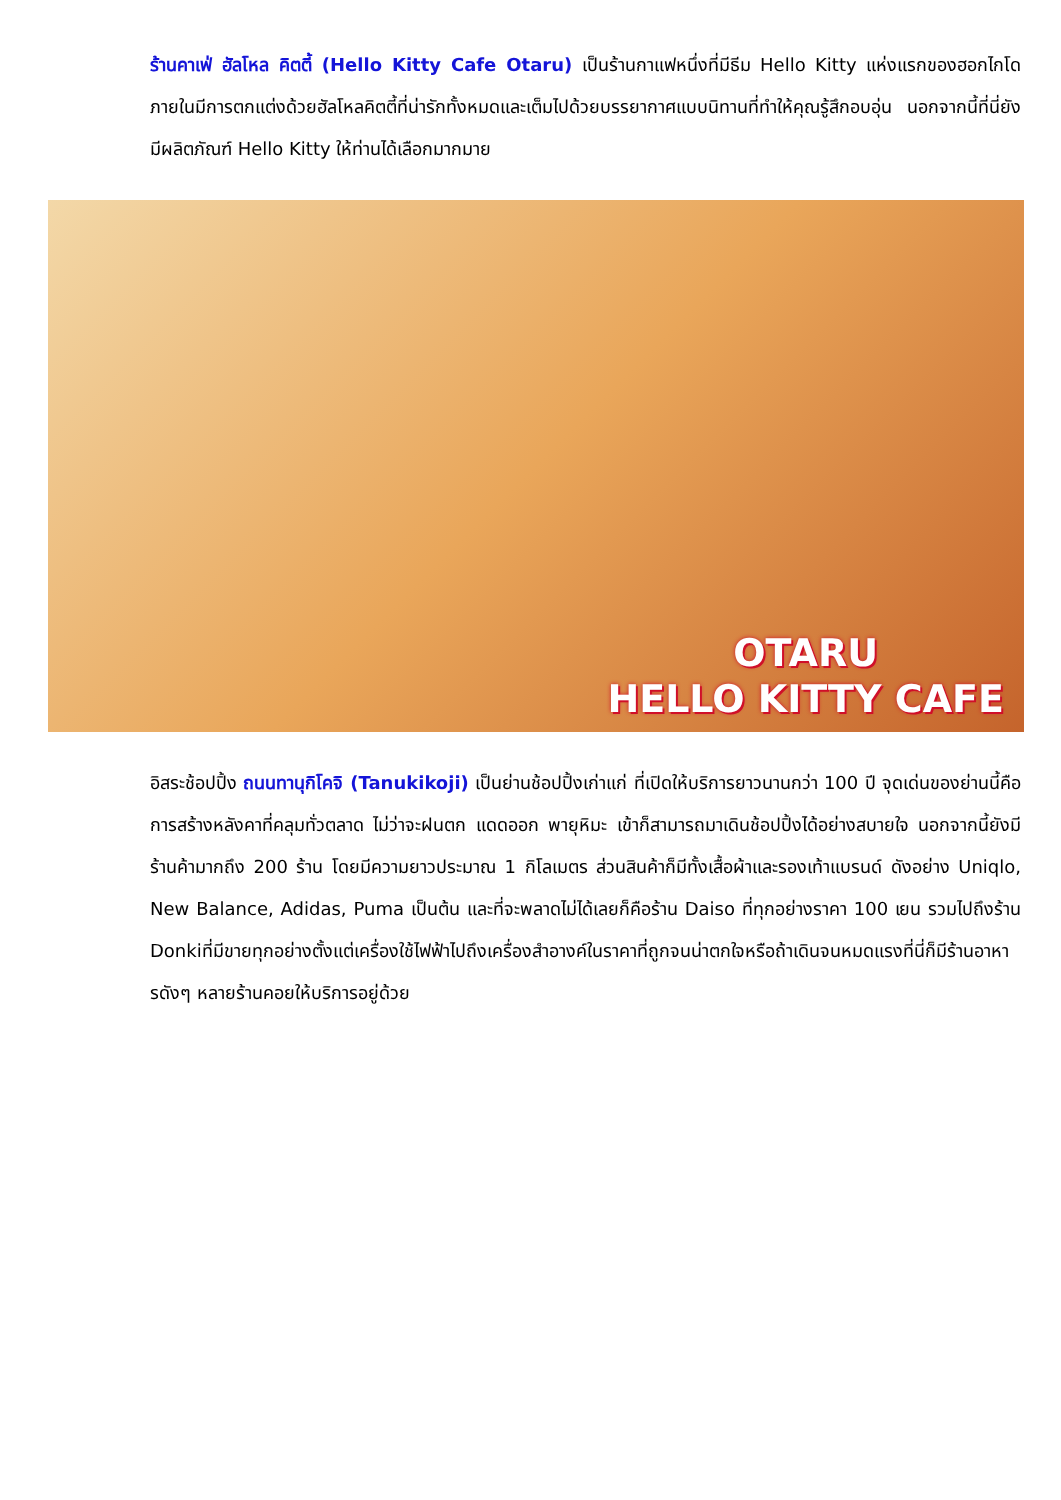ร้านคาเฟ่ ฮัลโหล คิตตี้ (Hello Kitty Cafe Otaru) เป็นร้านกาแฟหนึ่งที่มีธีม Hello Kitty แห่งแรกของฮอกไกโด ภายในมีการตกแต่งด้วยฮัลโหลคิตตี้ที่น่ารักทั้งหมดและเต็มไปด้วยบรรยากาศแบบนิทานที่ทำให้คุณรู้สึกอบอุ่น นอกจากนี้ที่นี่ยังมีผลิตภัณฑ์ Hello Kitty ให้ท่านได้เลือกมากมาย
OTARU
HELLO KITTY CAFE
อิสระช้อปปิ้ง ถนนทานุกิโคจิ (Tanukikoji) เป็นย่านช้อปปิ้งเก่าแก่ ที่เปิดให้บริการยาวนานกว่า 100 ปี จุดเด่นของย่านนี้คือการสร้างหลังคาที่คลุมทั่วตลาด ไม่ว่าจะฝนตก แดดออก พายุหิมะ เข้าก็สามารถมาเดินช้อปปิ้งได้อย่างสบายใจ นอกจากนี้ยังมีร้านค้ามากถึง 200 ร้าน โดยมีความยาวประมาณ 1 กิโลเมตร ส่วนสินค้าก็มีทั้งเสื้อผ้าและรองเท้าแบรนด์ ดังอย่าง Uniqlo, New Balance, Adidas, Puma เป็นต้น และที่จะพลาดไม่ได้เลยก็คือร้าน Daiso ที่ทุกอย่างราคา 100 เยน รวมไปถึงร้าน Donkiที่มีขายทุกอย่างตั้งแต่เครื่องใช้ไฟฟ้าไปถึงเครื่องสำอางค์ในราคาที่ถูกจนน่าตกใจหรือถ้าเดินจนหมดแรงที่นี่ก็มีร้านอาหารดังๆ หลายร้านคอยให้บริการอยู่ด้วย